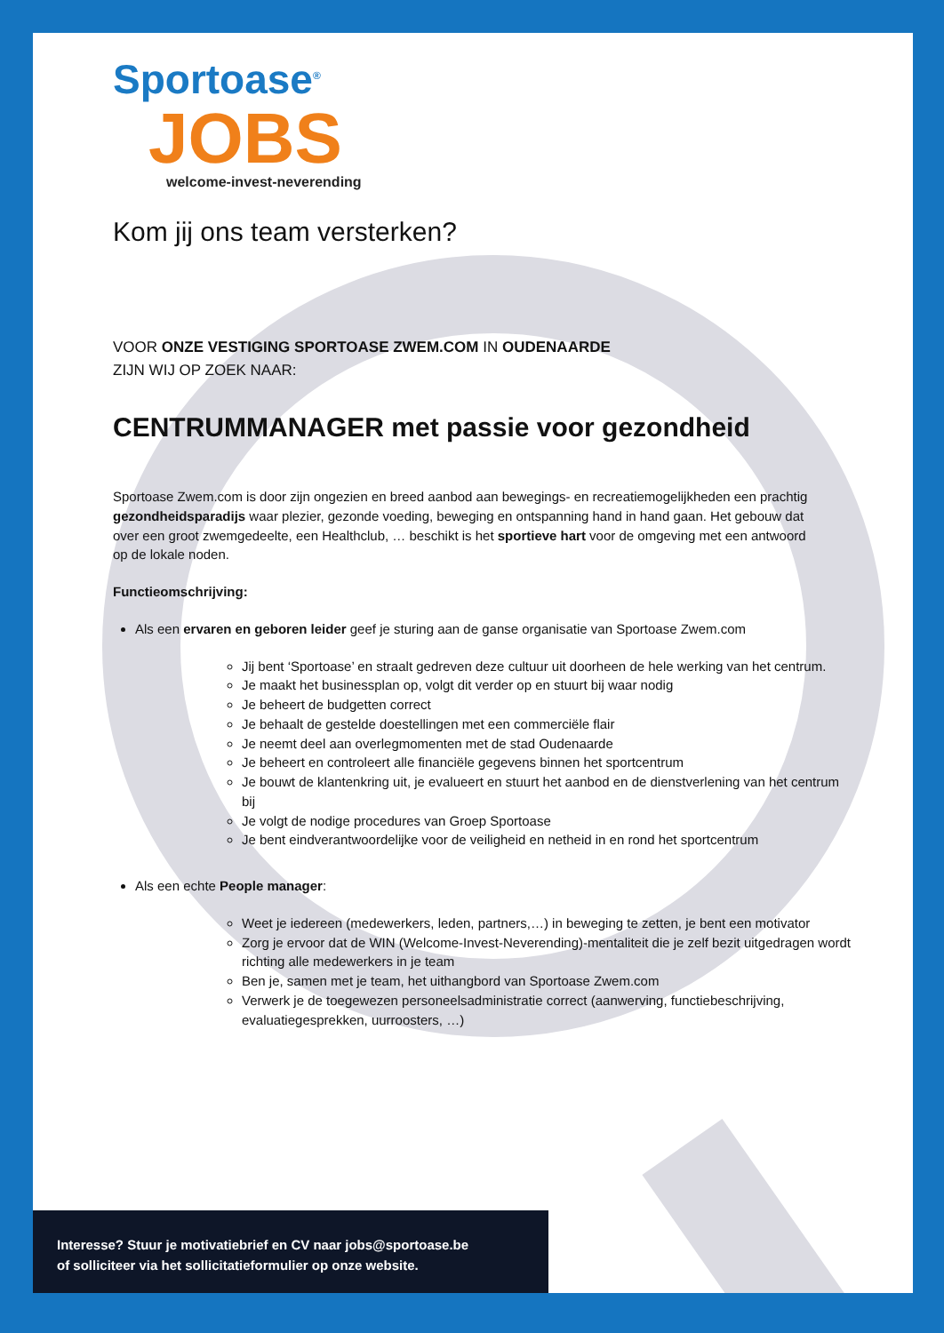Sportoase<sup>®</sup>
JOBS
welcome-invest-neverending
Kom jij ons team versterken?
VOOR ONZE VESTIGING SPORTOASE ZWEM.COM IN OUDENAARDE
ZIJN WIJ OP ZOEK NAAR:
CENTRUMMANAGER met passie voor gezondheid
Sportoase Zwem.com is door zijn ongezien en breed aanbod aan bewegings- en recreatiemogelijkheden een prachtig gezondheidsparadijs waar plezier, gezonde voeding, beweging en ontspanning hand in hand gaan. Het gebouw dat over een groot zwemgedeelte, een Healthclub, … beschikt is het sportieve hart voor de omgeving met een antwoord op de lokale noden.
Functieomschrijving:
Als een ervaren en geboren leider geef je sturing aan de ganse organisatie van Sportoase Zwem.com
Jij bent ‘Sportoase’ en straalt gedreven deze cultuur uit doorheen de hele werking van het centrum.
Je maakt het businessplan op, volgt dit verder op en stuurt bij waar nodig
Je beheert de budgetten correct
Je behaalt de gestelde doestellingen met een commerciële flair
Je neemt deel aan overlegmomenten met de stad Oudenaarde
Je beheert en controleert alle financiële gegevens binnen het sportcentrum
Je bouwt de klantenkring uit, je evalueert en stuurt het aanbod en de dienstverlening van het centrum bij
Je volgt de nodige procedures van Groep Sportoase
Je bent eindverantwoordelijke voor de veiligheid en netheid in en rond het sportcentrum
Als een echte People manager:
Weet je iedereen (medewerkers, leden, partners,…) in beweging te zetten, je bent een motivator
Zorg je ervoor dat de WIN (Welcome-Invest-Neverending)-mentaliteit die je zelf bezit uitgedragen wordt richting alle medewerkers in je team
Ben je, samen met je team, het uithangbord van Sportoase Zwem.com
Verwerk je de toegewezen personeelsadministratie correct (aanwerving, functiebeschrijving, evaluatiegesprekken, uurroosters, …)
Interesse? Stuur je motivatiebrief en CV naar jobs@sportoase.be
of solliciteer via het sollicitatieformulier op onze website.